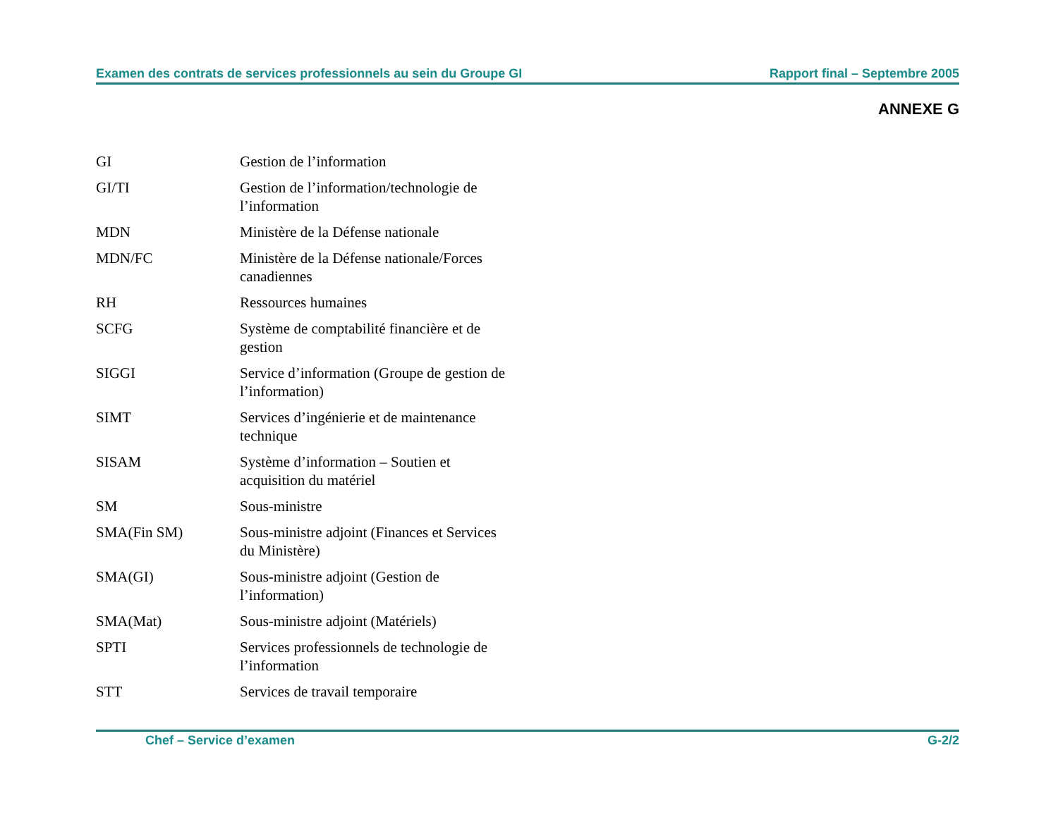Examen des contrats de services professionnels au sein du Groupe GI Rapport final – Septembre 2005
ANNEXE G
| GI | Gestion de l’information |
| GI/TI | Gestion de l’information/technologie de l’information |
| MDN | Ministère de la Défense nationale |
| MDN/FC | Ministère de la Défense nationale/Forces canadiennes |
| RH | Ressources humaines |
| SCFG | Système de comptabilité financière et de gestion |
| SIGGI | Service d’information (Groupe de gestion de l’information) |
| SIMT | Services d’ingénierie et de maintenance technique |
| SISAM | Système d’information – Soutien et acquisition du matériel |
| SM | Sous-ministre |
| SMA(Fin SM) | Sous-ministre adjoint (Finances et Services du Ministère) |
| SMA(GI) | Sous-ministre adjoint (Gestion de l’information) |
| SMA(Mat) | Sous-ministre adjoint (Matériels) |
| SPTI | Services professionnels de technologie de l’information |
| STT | Services de travail temporaire |
Chef – Service d’examen G-2/2